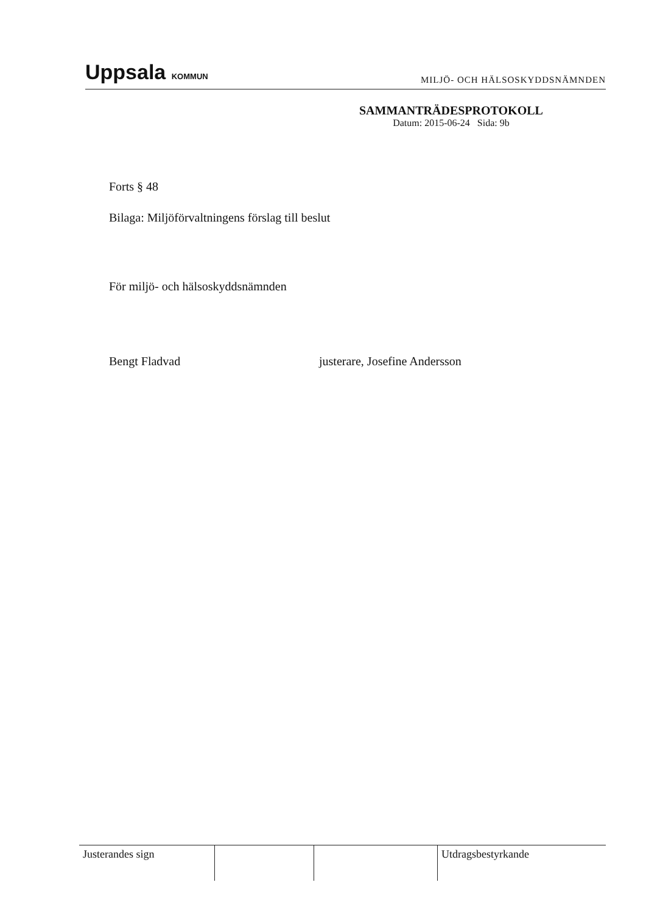Uppsala KOMMUN
MILJÖ- OCH HÄLSOSKYDDSNÄMNDEN
SAMMANTRÄDESPROTOKOLL
Datum: 2015-06-24 Sida: 9b
Forts § 48
Bilaga: Miljöförvaltningens förslag till beslut
För miljö- och hälsoskyddsnämnden
Bengt Fladvad justerare, Josefine Andersson
Justerandes sign Utdragsbestyrkande